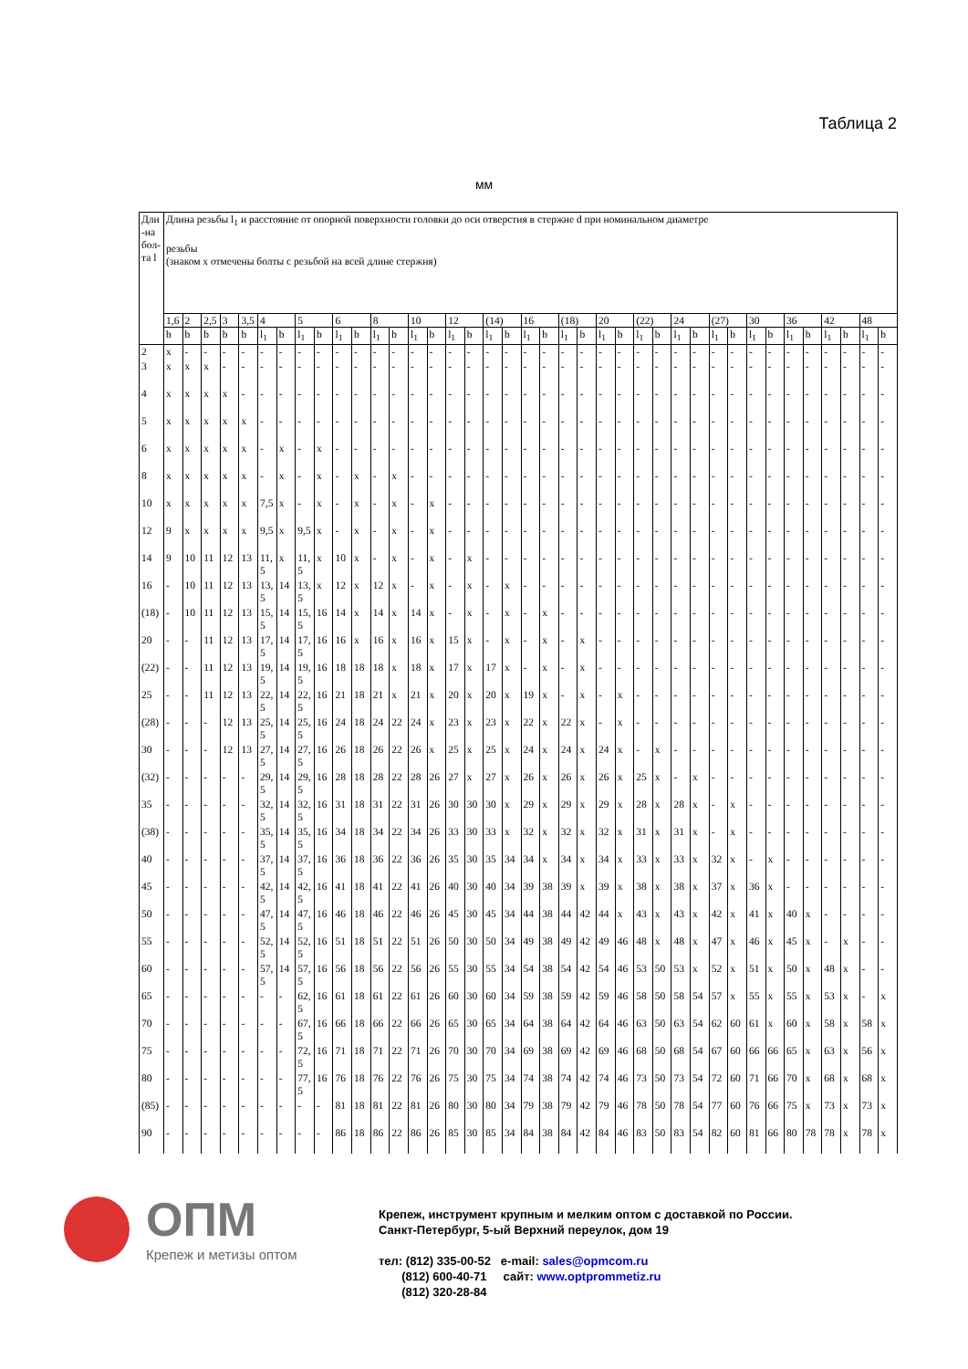Таблица 2
мм
| Дли-на бол-та l | Длина резьбы l<sub>1</sub> и расстояние от опорной поверхности головки до оси отверстия в стержне d при номинальном диаметре резьбы (знаком x отмечены болты с резьбой на всей длине стержня) | | | | | | | | | | | | | | | | | | | | | | | | | | | | | | | | | | | | | | |
| --- | --- | --- | --- | --- | --- | --- | --- | --- | --- | --- | --- | --- | --- | --- | --- | --- | --- | --- | --- | --- | --- | --- | --- | --- | --- | --- | --- | --- | --- | --- | --- | --- | --- | --- | --- | --- | --- | --- | --- |
| | 1,6 | 2 | 2,5 | 3 | 3,5 | 4 | | 5 | | 6 | | 8 | | 10 | | 12 | | (14) | | 16 | | (18) | | 20 | | (22) | | 24 | | (27) | | 30 | | 36 | | 42 | | 48 | |
| | b | b | b | b | b | l<sub>1</sub> | b | l<sub>1</sub> | b | l<sub>1</sub> | b | l<sub>1</sub> | b | l<sub>1</sub> | b | l<sub>1</sub> | b | l<sub>1</sub> | b | l<sub>1</sub> | b | l<sub>1</sub> | b | l<sub>1</sub> | b | l<sub>1</sub> | b | l<sub>1</sub> | b | l<sub>1</sub> | b | l<sub>1</sub> | b | l<sub>1</sub> | b | l<sub>1</sub> | b | l<sub>1</sub> | b |
| 2 | x | - | - | - | - | - | - | - | - | - | - | - | - | - | - | - | - | - | - | - | - | - | - | - | - | - | - | - | - | - | - | - | - | - | - | - | - | - | - |
| 3 | x | x | x | - | - | - | - | - | - | - | - | - | - | - | - | - | - | - | - | - | - | - | - | - | - | - | - | - | - | - | - | - | - | - | - | - | - | - | - |
| 4 | x | x | x | x | - | - | - | - | - | - | - | - | - | - | - | - | - | - | - | - | - | - | - | - | - | - | - | - | - | - | - | - | - | - | - | - | - | - | - |
| 5 | x | x | x | x | x | - | - | - | - | - | - | - | - | - | - | - | - | - | - | - | - | - | - | - | - | - | - | - | - | - | - | - | - | - | - | - | - | - | - |
| 6 | x | x | x | x | x | - | x | - | x | - | - | - | - | - | - | - | - | - | - | - | - | - | - | - | - | - | - | - | - | - | - | - | - | - | - | - | - | - | - |
| 8 | x | x | x | x | x | - | x | - | x | - | x | - | x | - | - | - | - | - | - | - | - | - | - | - | - | - | - | - | - | - | - | - | - | - | - | - | - | - | - |
| 10 | x | x | x | x | x | 7,5 | x | - | x | - | x | - | x | - | x | - | - | - | - | - | - | - | - | - | - | - | - | - | - | - | - | - | - | - | - | - | - | - | - |
| 12 | 9 | x | x | x | x | 9,5 | x | 9,5 | x | - | x | - | x | - | x | - | - | - | - | - | - | - | - | - | - | - | - | - | - | - | - | - | - | - | - | - | - | - | - |
| 14 | 9 | 10 | 11 | 12 | 13 | 11,5 | x | 11,5 | x | 10 | x | - | x | - | x | - | x | - | - | - | - | - | - | - | - | - | - | - | - | - | - | - | - | - | - | - | - | - | - |
| 16 | - | 10 | 11 | 12 | 13 | 13,5 | 14 | 13,5 | x | 12 | x | 12 | x | - | x | - | x | - | x | - | - | - | - | - | - | - | - | - | - | - | - | - | - | - | - | - | - | - | - |
| (18) | - | 10 | 11 | 12 | 13 | 15,5 | 14 | 15,5 | 16 | 14 | x | 14 | x | 14 | x | - | x | - | x | - | x | - | - | - | - | - | - | - | - | - | - | - | - | - | - | - | - | - | - |
| 20 | - | - | 11 | 12 | 13 | 17,5 | 14 | 17,5 | 16 | 16 | x | 16 | x | 16 | x | 15 | x | - | x | - | x | - | x | - | - | - | - | - | - | - | - | - | - | - | - | - | - | - | - |
| (22) | - | - | 11 | 12 | 13 | 19,5 | 14 | 19,5 | 16 | 18 | 18 | 18 | x | 18 | x | 17 | x | 17 | x | - | x | - | x | - | - | - | - | - | - | - | - | - | - | - | - | - | - | - | - |
| 25 | - | - | 11 | 12 | 13 | 22,5 | 14 | 22,5 | 16 | 21 | 18 | 21 | x | 21 | x | 20 | x | 20 | x | 19 | x | - | x | - | x | - | - | - | - | - | - | - | - | - | - | - | - | - | - |
| (28) | - | - | - | 12 | 13 | 25,5 | 14 | 25,5 | 16 | 24 | 18 | 24 | 22 | 24 | x | 23 | x | 23 | x | 22 | x | 22 | x | - | x | - | - | - | - | - | - | - | - | - | - | - | - | - | - |
| 30 | - | - | - | 12 | 13 | 27,5 | 14 | 27,5 | 16 | 26 | 18 | 26 | 22 | 26 | x | 25 | x | 25 | x | 24 | x | 24 | x | 24 | x | - | x | - | - | - | - | - | - | - | - | - | - | - | - |
| (32) | - | - | - | - | - | 29,5 | 14 | 29,5 | 16 | 28 | 18 | 28 | 22 | 28 | 26 | 27 | x | 27 | x | 26 | x | 26 | x | 26 | x | 25 | x | - | x | - | - | - | - | - | - | - | - | - | - |
| 35 | - | - | - | - | - | 32,5 | 14 | 32,5 | 16 | 31 | 18 | 31 | 22 | 31 | 26 | 30 | 30 | 30 | x | 29 | x | 29 | x | 29 | x | 28 | x | 28 | x | - | x | - | - | - | - | - | - | - | - |
| (38) | - | - | - | - | - | 35,5 | 14 | 35,5 | 16 | 34 | 18 | 34 | 22 | 34 | 26 | 33 | 30 | 33 | x | 32 | x | 32 | x | 32 | x | 31 | x | 31 | x | - | x | - | - | - | - | - | - | - | - |
| 40 | - | - | - | - | - | 37,5 | 14 | 37,5 | 16 | 36 | 18 | 36 | 22 | 36 | 26 | 35 | 30 | 35 | 34 | 34 | x | 34 | x | 34 | x | 33 | x | 33 | x | 32 | x | - | x | - | - | - | - | - | - |
| 45 | - | - | - | - | - | 42,5 | 14 | 42,5 | 16 | 41 | 18 | 41 | 22 | 41 | 26 | 40 | 30 | 40 | 34 | 39 | 38 | 39 | x | 39 | x | 38 | x | 38 | x | 37 | x | 36 | x | - | - | - | - | - | - |
| 50 | - | - | - | - | - | 47,5 | 14 | 47,5 | 16 | 46 | 18 | 46 | 22 | 46 | 26 | 45 | 30 | 45 | 34 | 44 | 38 | 44 | 42 | 44 | x | 43 | x | 43 | x | 42 | x | 41 | x | 40 | x | - | - | - | - |
| 55 | - | - | - | - | - | 52,5 | 14 | 52,5 | 16 | 51 | 18 | 51 | 22 | 51 | 26 | 50 | 30 | 50 | 34 | 49 | 38 | 49 | 42 | 49 | 46 | 48 | x | 48 | x | 47 | x | 46 | x | 45 | x | - | x | - | - |
| 60 | - | - | - | - | - | 57,5 | 14 | 57,5 | 16 | 56 | 18 | 56 | 22 | 56 | 26 | 55 | 30 | 55 | 34 | 54 | 38 | 54 | 42 | 54 | 46 | 53 | 50 | 53 | x | 52 | x | 51 | x | 50 | x | 48 | x | - | - |
| 65 | - | - | - | - | - | - | - | 62,5 | 16 | 61 | 18 | 61 | 22 | 61 | 26 | 60 | 30 | 60 | 34 | 59 | 38 | 59 | 42 | 59 | 46 | 58 | 50 | 58 | 54 | 57 | x | 55 | x | 55 | x | 53 | x | - | x |
| 70 | - | - | - | - | - | - | - | 67,5 | 16 | 66 | 18 | 66 | 22 | 66 | 26 | 65 | 30 | 65 | 34 | 64 | 38 | 64 | 42 | 64 | 46 | 63 | 50 | 63 | 54 | 62 | 60 | 61 | x | 60 | x | 58 | x | 58 | x |
| 75 | - | - | - | - | - | - | - | 72,5 | 16 | 71 | 18 | 71 | 22 | 71 | 26 | 70 | 30 | 70 | 34 | 69 | 38 | 69 | 42 | 69 | 46 | 68 | 50 | 68 | 54 | 67 | 60 | 66 | 66 | 65 | x | 63 | x | 56 | x |
| 80 | - | - | - | - | - | - | - | 77,5 | 16 | 76 | 18 | 76 | 22 | 76 | 26 | 75 | 30 | 75 | 34 | 74 | 38 | 74 | 42 | 74 | 46 | 73 | 50 | 73 | 54 | 72 | 60 | 71 | 66 | 70 | x | 68 | x | 68 | x |
| (85) | - | - | - | - | - | - | - | - | - | 81 | 18 | 81 | 22 | 81 | 26 | 80 | 30 | 80 | 34 | 79 | 38 | 79 | 42 | 79 | 46 | 78 | 50 | 78 | 54 | 77 | 60 | 76 | 66 | 75 | x | 73 | x | 73 | x |
| 90 | - | - | - | - | - | - | - | - | - | 86 | 18 | 86 | 22 | 86 | 26 | 85 | 30 | 85 | 34 | 84 | 38 | 84 | 42 | 84 | 46 | 83 | 50 | 83 | 54 | 82 | 60 | 81 | 66 | 80 | 78 | 78 | x | 78 | x |
ОПМ
Крепеж и метизы оптом
Крепеж, инструмент крупным и мелким оптом с доставкой по России.
Санкт-Петербург, 5-ый Верхний переулок, дом 19
тел: (812) 335-00-52 e-mail: sales@opmcom.ru
(812) 600-40-71 сайт: www.optprommetiz.ru
(812) 320-28-84